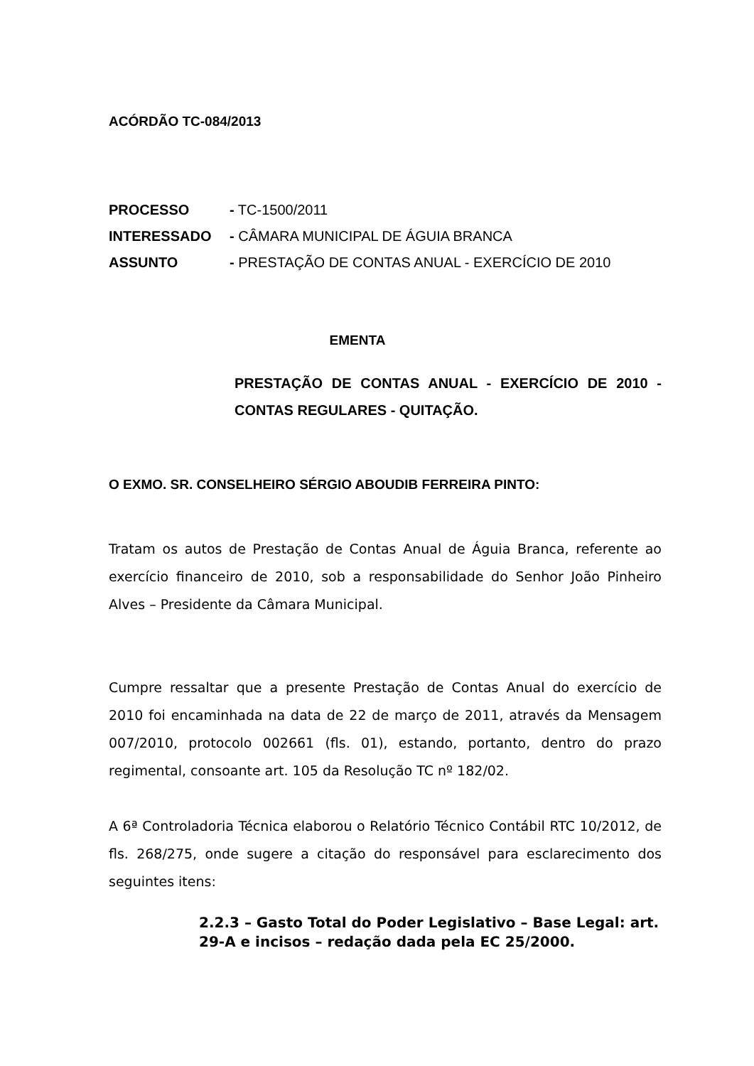ACÓRDÃO TC-084/2013
PROCESSO - TC-1500/2011
INTERESSADO - CÂMARA MUNICIPAL DE ÁGUIA BRANCA
ASSUNTO - PRESTAÇÃO DE CONTAS ANUAL - EXERCÍCIO DE 2010
EMENTA
PRESTAÇÃO DE CONTAS ANUAL - EXERCÍCIO DE 2010 - CONTAS REGULARES - QUITAÇÃO.
O EXMO. SR. CONSELHEIRO SÉRGIO ABOUDIB FERREIRA PINTO:
Tratam os autos de Prestação de Contas Anual de Águia Branca, referente ao exercício financeiro de 2010, sob a responsabilidade do Senhor João Pinheiro Alves – Presidente da Câmara Municipal.
Cumpre ressaltar que a presente Prestação de Contas Anual do exercício de 2010 foi encaminhada na data de 22 de março de 2011, através da Mensagem 007/2010, protocolo 002661 (fls. 01), estando, portanto, dentro do prazo regimental, consoante art. 105 da Resolução TC nº 182/02.
A 6ª Controladoria Técnica elaborou o Relatório Técnico Contábil RTC 10/2012, de fls. 268/275, onde sugere a citação do responsável para esclarecimento dos seguintes itens:
2.2.3 – Gasto Total do Poder Legislativo – Base Legal: art. 29-A e incisos – redação dada pela EC 25/2000.